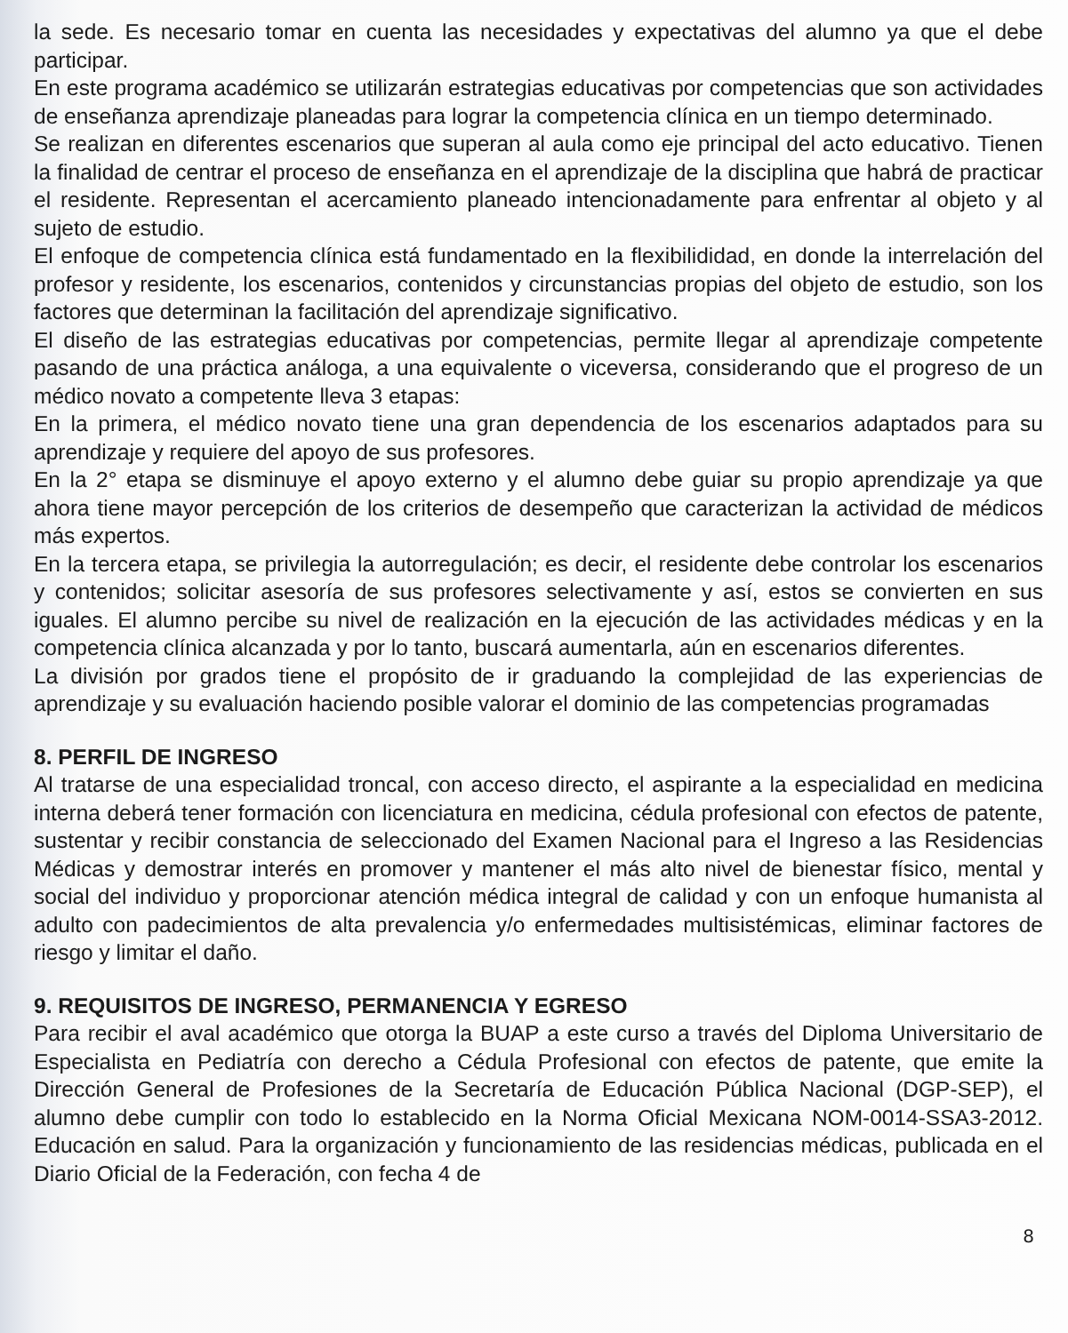la sede. Es necesario tomar en cuenta las necesidades y expectativas del alumno ya que el debe participar.
En este programa académico se utilizarán estrategias educativas por competencias que son actividades de enseñanza aprendizaje planeadas para lograr la competencia clínica en un tiempo determinado.
Se realizan en diferentes escenarios que superan al aula como eje principal del acto educativo. Tienen la finalidad de centrar el proceso de enseñanza en el aprendizaje de la disciplina que habrá de practicar el residente. Representan el acercamiento planeado intencionadamente para enfrentar al objeto y al sujeto de estudio.
El enfoque de competencia clínica está fundamentado en la flexibilididad, en donde la interrelación del profesor y residente, los escenarios, contenidos y circunstancias propias del objeto de estudio, son los factores que determinan la facilitación del aprendizaje significativo.
El diseño de las estrategias educativas por competencias, permite llegar al aprendizaje competente pasando de una práctica análoga, a una equivalente o viceversa, considerando que el progreso de un médico novato a competente lleva 3 etapas:
En la primera, el médico novato tiene una gran dependencia de los escenarios adaptados para su aprendizaje y requiere del apoyo de sus profesores.
En la 2° etapa se disminuye el apoyo externo y el alumno debe guiar su propio aprendizaje ya que ahora tiene mayor percepción de los criterios de desempeño que caracterizan la actividad de médicos más expertos.
En la tercera etapa, se privilegia la autorregulación; es decir, el residente debe controlar los escenarios y contenidos; solicitar asesoría de sus profesores selectivamente y así, estos se convierten en sus iguales. El alumno percibe su nivel de realización en la ejecución de las actividades médicas y en la competencia clínica alcanzada y por lo tanto, buscará aumentarla, aún en escenarios diferentes.
La división por grados tiene el propósito de ir graduando la complejidad de las experiencias de aprendizaje y su evaluación haciendo posible valorar el dominio de las competencias programadas
8. PERFIL DE INGRESO
Al tratarse de una especialidad troncal, con acceso directo, el aspirante a la especialidad en medicina interna deberá tener formación con licenciatura en medicina, cédula profesional con efectos de patente, sustentar y recibir constancia de seleccionado del Examen Nacional para el Ingreso a las Residencias Médicas y demostrar interés en promover y mantener el más alto nivel de bienestar físico, mental y social del individuo y proporcionar atención médica integral de calidad y con un enfoque humanista al adulto con padecimientos de alta prevalencia y/o enfermedades multisistémicas, eliminar factores de riesgo y limitar el daño.
9. REQUISITOS DE INGRESO, PERMANENCIA Y EGRESO
Para recibir el aval académico que otorga la BUAP a este curso a través del Diploma Universitario de Especialista en Pediatría con derecho a Cédula Profesional con efectos de patente, que emite la Dirección General de Profesiones de la Secretaría de Educación Pública Nacional (DGP-SEP), el alumno debe cumplir con todo lo establecido en la Norma Oficial Mexicana NOM-0014-SSA3-2012. Educación en salud. Para la organización y funcionamiento de las residencias médicas, publicada en el Diario Oficial de la Federación, con fecha 4 de
8